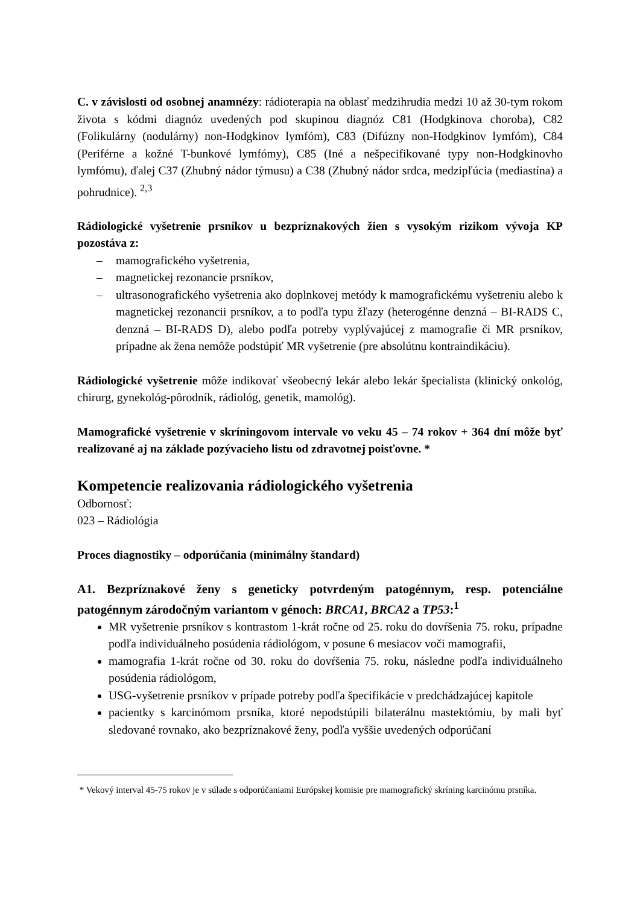C. v závislosti od osobnej anamnézy: rádioterapia na oblasť medzihrudia medzi 10 až 30-tym rokom života s kódmi diagnóz uvedených pod skupinou diagnóz C81 (Hodgkinova choroba), C82 (Folikulárny (nodulárny) non-Hodgkinov lymfóm), C83 (Difúzny non-Hodgkinov lymfóm), C84 (Periférne a kožné T-bunkové lymfómy), C85 (Iné a nešpecifikované typy non-Hodgkinovho lymfómu), ďalej C37 (Zhubný nádor týmusu) a C38 (Zhubný nádor srdca, medzipľúcia (mediastína) a pohrudnice). <sup>2,3</sup>
Rádiologické vyšetrenie prsníkov u bezpríznakových žien s vysokým rizikom vývoja KP pozostáva z:
– mamografického vyšetrenia,
– magnetickej rezonancie prsníkov,
– ultrasonografického vyšetrenia ako doplnkovej metódy k mamografickému vyšetreniu alebo k magnetickej rezonancii prsníkov, a to podľa typu žľazy (heterogénne denzná – BI-RADS C, denzná – BI-RADS D), alebo podľa potreby vyplývajúcej z mamografie či MR prsníkov, prípadne ak žena nemôže podstúpiť MR vyšetrenie (pre absolútnu kontraindikáciu).
Rádiologické vyšetrenie môže indikovať všeobecný lekár alebo lekár špecialista (klinický onkológ, chirurg, gynekológ-pôrodník, rádiológ, genetik, mamológ).
Mamografické vyšetrenie v skríningovom intervale vo veku 45 – 74 rokov + 364 dní môže byť realizované aj na základe pozývacieho listu od zdravotnej poisťovne. *
Kompetencie realizovania rádiologického vyšetrenia
Odbornosť:
023 – Rádiológia
Proces diagnostiky – odporúčania (minimálny štandard)
A1. Bezpríznakové ženy s geneticky potvrdeným patogénnym, resp. potenciálne patogénnym zárodočným variantom v génoch: BRCA1, BRCA2 a TP53:<sup>1</sup>
MR vyšetrenie prsníkov s kontrastom 1-krát ročne od 25. roku do dovŕšenia 75. roku, prípadne podľa individuálneho posúdenia rádiológom, v posune 6 mesiacov voči mamografii,
mamografia 1-krát ročne od 30. roku do dovŕšenia 75. roku, následne podľa individuálneho posúdenia rádiológom,
USG-vyšetrenie prsníkov v prípade potreby podľa špecifikácie v predchádzajúcej kapitole
pacientky s karcinómom prsníka, ktoré nepodstúpili bilaterálnu mastektómiu, by mali byť sledované rovnako, ako bezpríznakové ženy, podľa vyššie uvedených odporúčaní
* Vekový interval 45-75 rokov je v súlade s odporúčaniami Európskej komisie pre mamografický skríning karcinómu prsníka.